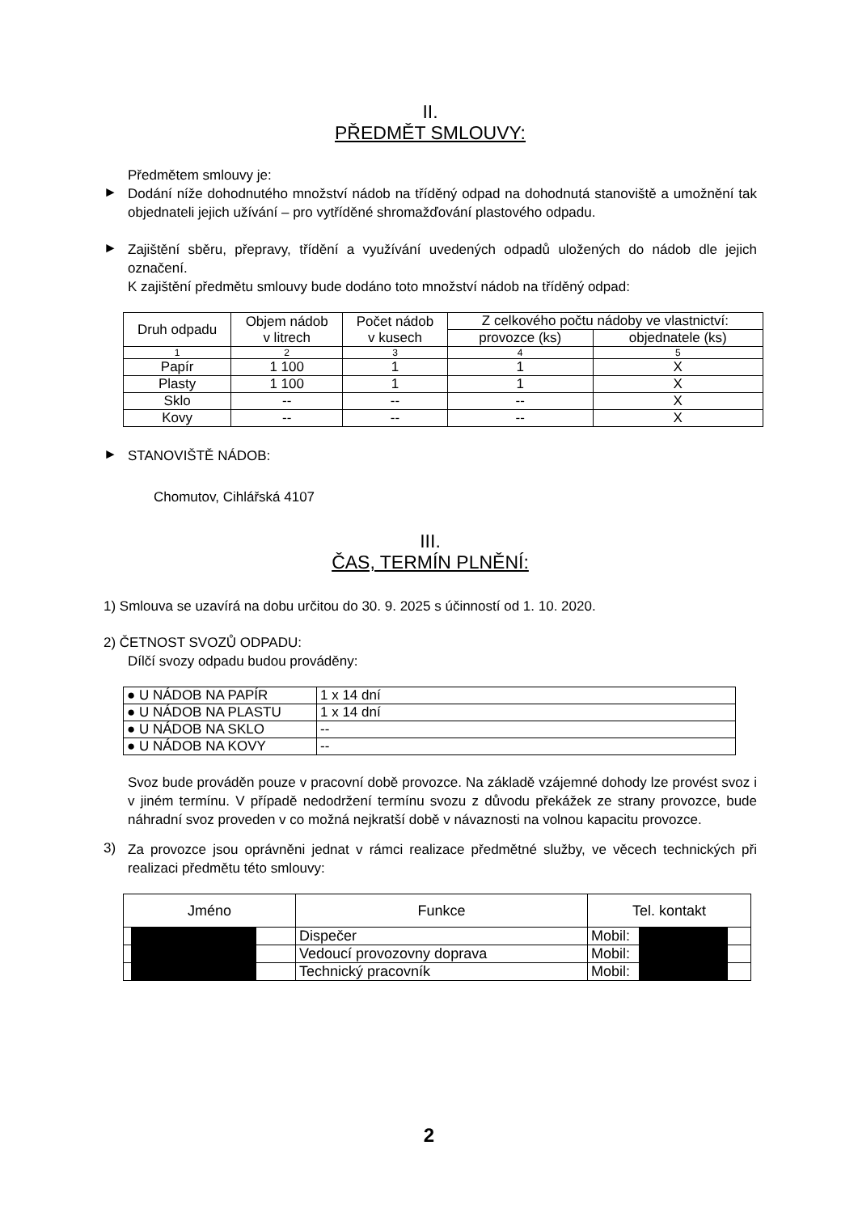II.
PŘEDMĚT SMLOUVY:
Předmětem smlouvy je:
►
Dodání níže dohodnutého množství nádob na tříděný odpad na dohodnutá stanoviště a umožnění tak objednateli jejich užívání – pro vytříděné shromažďování plastového odpadu.
►
Zajištění sběru, přepravy, třídění a využívání uvedených odpadů uložených do nádob dle jejich označení.
K zajištění předmětu smlouvy bude dodáno toto množství nádob na tříděný odpad:
| Druh odpadu | Objem nádob v litrech | Počet nádob v kusech | Z celkového počtu nádoby ve vlastnictví: | |
| --- | --- | --- | --- | --- |
| | | | provozce (ks) | objednatele (ks) |
| 1 | 2 | 3 | 4 | 5 |
| Papír | 1 100 | 1 | 1 | X |
| Plasty | 1 100 | 1 | 1 | X |
| Sklo | -- | -- | -- | X |
| Kovy | -- | -- | -- | X |
►
STANOVIŠTĚ NÁDOB:
Chomutov, Cihlářská 4107
III.
ČAS, TERMÍN PLNĚNÍ:
1) Smlouva se uzavírá na dobu určitou do 30. 9. 2025 s účinností od 1. 10. 2020.
2) ČETNOST SVOZŮ ODPADU:
Dílčí svozy odpadu budou prováděny:
| ● U NÁDOB NA PAPÍR | 1 x 14 dní |
| ● U NÁDOB NA PLASTU | 1 x 14 dní |
| ● U NÁDOB NA SKLO | -- |
| ● U NÁDOB NA KOVY | -- |
Svoz bude prováděn pouze v pracovní době provozce. Na základě vzájemné dohody lze provést svoz i v jiném termínu. V případě nedodržení termínu svozu z důvodu překážek ze strany provozce, bude náhradní svoz proveden v co možná nejkratší době v návaznosti na volnou kapacitu provozce.
3)
Za provozce jsou oprávněni jednat v rámci realizace předmětné služby, ve věcech technických při realizaci předmětu této smlouvy:
| Jméno | | | Funkce | Tel. kontakt | | |
| --- | --- | --- | --- | --- | --- | --- |
| | | | Dispečer | Mobil: | | |
| | | | Vedoucí provozovny doprava | Mobil: | | |
| | | | Technický pracovník | Mobil: | | |
2